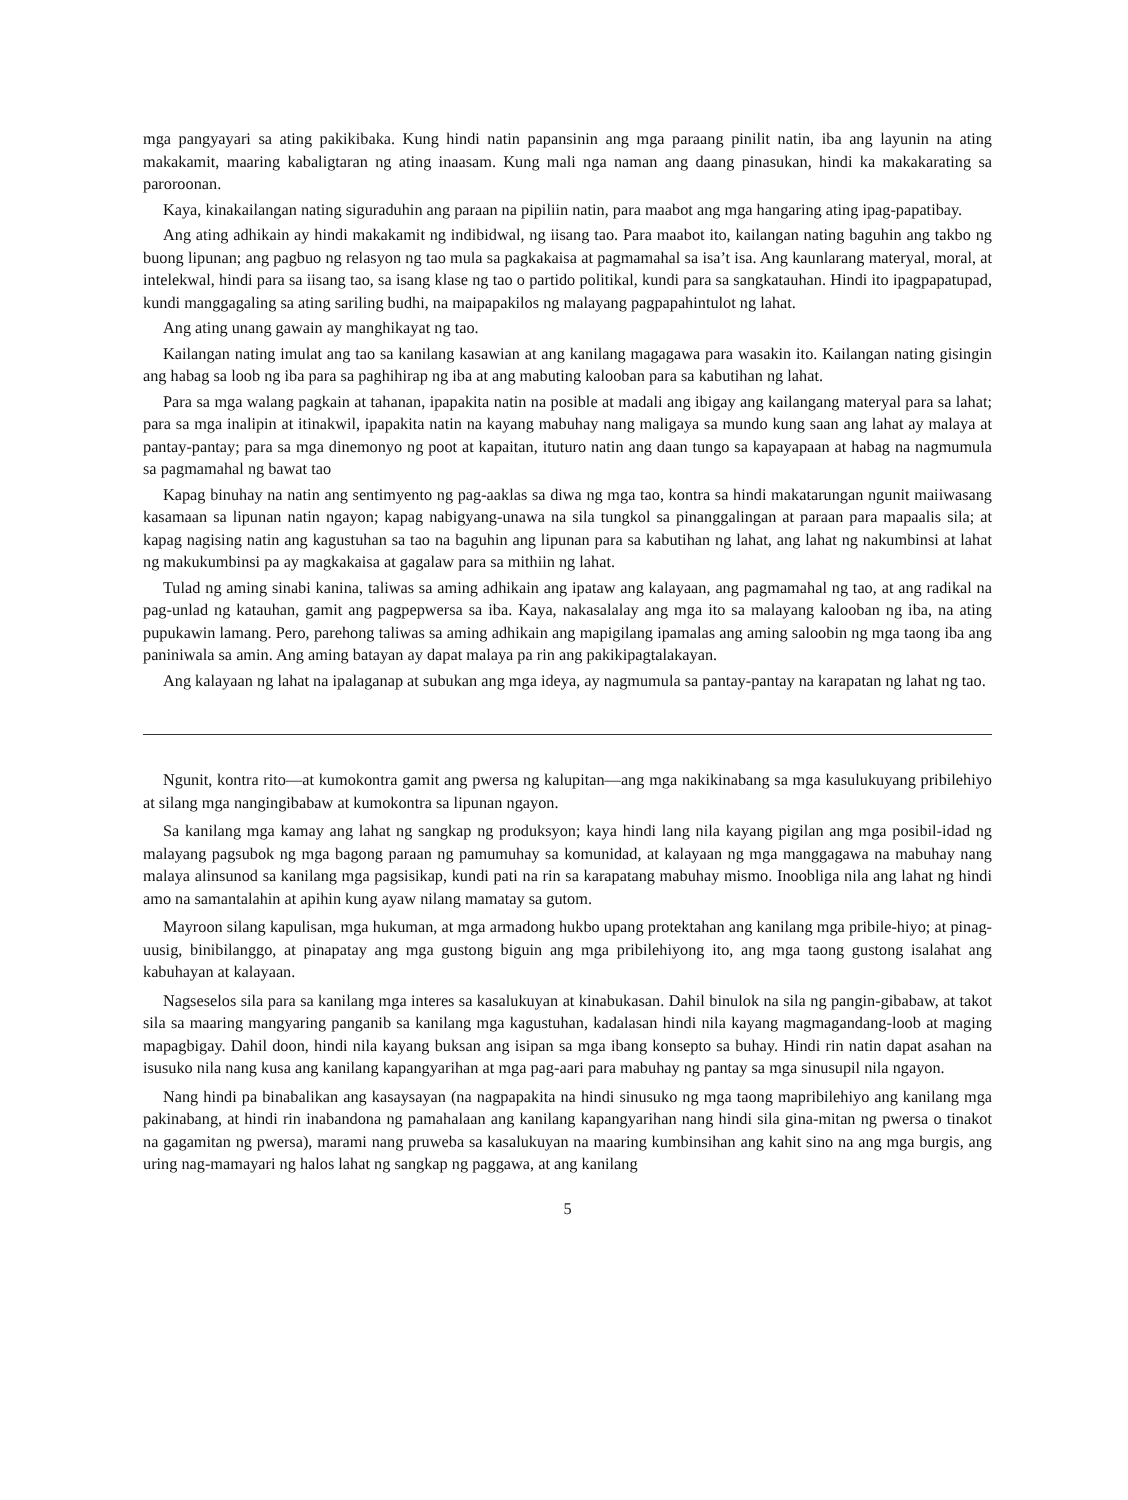mga pangyayari sa ating pakikibaka. Kung hindi natin papansinin ang mga paraang pinilit natin, iba ang layunin na ating makakamit, maaring kabaligtaran ng ating inaasam. Kung mali nga naman ang daang pinasukan, hindi ka makakarating sa paroroonan.
Kaya, kinakailangan nating siguraduhin ang paraan na pipiliin natin, para maabot ang mga hangaring ating ipag-papatibay.
Ang ating adhikain ay hindi makakamit ng indibidwal, ng iisang tao. Para maabot ito, kailangan nating baguhin ang takbo ng buong lipunan; ang pagbuo ng relasyon ng tao mula sa pagkakaisa at pagmamahal sa isa’t isa. Ang kaunlarang materyal, moral, at intelekwal, hindi para sa iisang tao, sa isang klase ng tao o partido politikal, kundi para sa sangkatauhan. Hindi ito ipagpapatupad, kundi manggagaling sa ating sariling budhi, na maipapakilos ng malayang pagpapahintulot ng lahat.
Ang ating unang gawain ay manghikayat ng tao.
Kailangan nating imulat ang tao sa kanilang kasawian at ang kanilang magagawa para wasakin ito. Kailangan nating gisingin ang habag sa loob ng iba para sa paghihirap ng iba at ang mabuting kalooban para sa kabutihan ng lahat.
Para sa mga walang pagkain at tahanan, ipapakita natin na posible at madali ang ibigay ang kailangang materyal para sa lahat; para sa mga inalipin at itinakwil, ipapakita natin na kayang mabuhay nang maligaya sa mundo kung saan ang lahat ay malaya at pantay-pantay; para sa mga dinemonyo ng poot at kapaitan, ituturo natin ang daan tungo sa kapayapaan at habag na nagmumula sa pagmamahal ng bawat tao
Kapag binuhay na natin ang sentimyento ng pag-aaklas sa diwa ng mga tao, kontra sa hindi makatarungan ngunit maiiwasang kasamaan sa lipunan natin ngayon; kapag nabigyang-unawa na sila tungkol sa pinanggalingan at paraan para mapaalis sila; at kapag nagising natin ang kagustuhan sa tao na baguhin ang lipunan para sa kabutihan ng lahat, ang lahat ng nakumbinsi at lahat ng makukumbinsi pa ay magkakaisa at gagalaw para sa mithiin ng lahat.
Tulad ng aming sinabi kanina, taliwas sa aming adhikain ang ipataw ang kalayaan, ang pagmamahal ng tao, at ang radikal na pag-unlad ng katauhan, gamit ang pagpepwersa sa iba. Kaya, nakasalalay ang mga ito sa malayang kalooban ng iba, na ating pupukawin lamang. Pero, parehong taliwas sa aming adhikain ang mapigilang ipamalas ang aming saloobin ng mga taong iba ang paniniwala sa amin. Ang aming batayan ay dapat malaya pa rin ang pakikipagtalakayan.
Ang kalayaan ng lahat na ipalaganap at subukan ang mga ideya, ay nagmumula sa pantay-pantay na karapatan ng lahat ng tao.
Ngunit, kontra rito—at kumokontra gamit ang pwersa ng kalupitan—ang mga nakikinabang sa mga kasulukuyang pribilehiyo at silang mga nangingibabaw at kumokontra sa lipunan ngayon.
Sa kanilang mga kamay ang lahat ng sangkap ng produksyon; kaya hindi lang nila kayang pigilan ang mga posibil-idad ng malayang pagsubok ng mga bagong paraan ng pamumuhay sa komunidad, at kalayaan ng mga manggagawa na mabuhay nang malaya alinsunod sa kanilang mga pagsisikap, kundi pati na rin sa karapatang mabuhay mismo. Inoobliga nila ang lahat ng hindi amo na samantalahin at apihin kung ayaw nilang mamatay sa gutom.
Mayroon silang kapulisan, mga hukuman, at mga armadong hukbo upang protektahan ang kanilang mga pribile-hiyo; at pinag-uusig, binibilanggo, at pinapatay ang mga gustong biguin ang mga pribilehiyong ito, ang mga taong gustong isalahat ang kabuhayan at kalayaan.
Nagseselos sila para sa kanilang mga interes sa kasalukuyan at kinabukasan. Dahil binulok na sila ng pangin-gibabaw, at takot sila sa maaring mangyaring panganib sa kanilang mga kagustuhan, kadalasan hindi nila kayang magmagandang-loob at maging mapagbigay. Dahil doon, hindi nila kayang buksan ang isipan sa mga ibang konsepto sa buhay. Hindi rin natin dapat asahan na isusuko nila nang kusa ang kanilang kapangyarihan at mga pag-aari para mabuhay ng pantay sa mga sinusupil nila ngayon.
Nang hindi pa binabalikan ang kasaysayan (na nagpapakita na hindi sinusuko ng mga taong mapribilehiyo ang kanilang mga pakinabang, at hindi rin inabandona ng pamahalaan ang kanilang kapangyarihan nang hindi sila gina-mitan ng pwersa o tinakot na gagamitan ng pwersa), marami nang pruweba sa kasalukuyan na maaring kumbinsihan ang kahit sino na ang mga burgis, ang uring nag-mamayari ng halos lahat ng sangkap ng paggawa, at ang kanilang
5